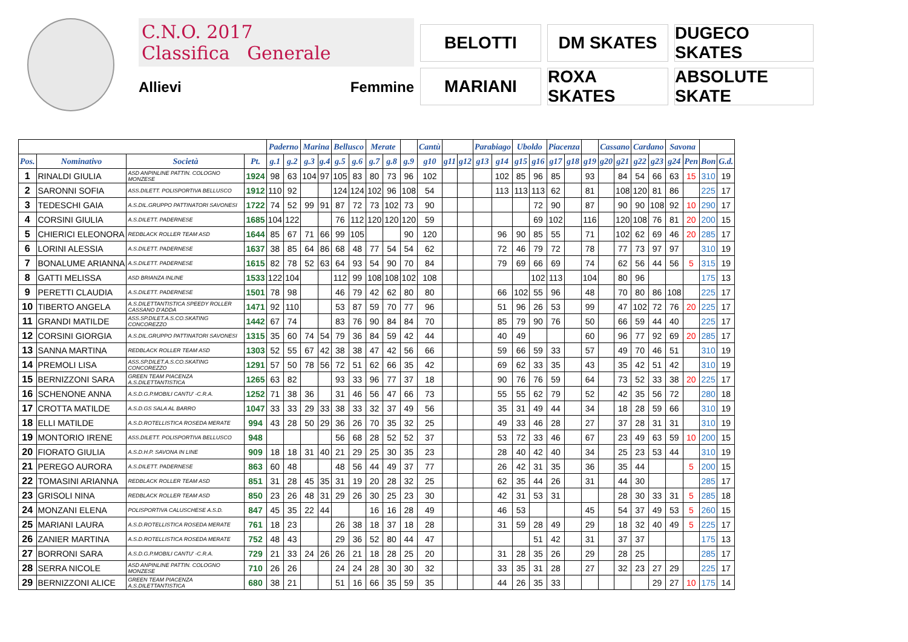C.N.O. 2017
Classifica Generale
Allievi Femmine
BELOTTI
DM SKATES
DUGECO SKATES
MARIANI
ROXA SKATES
ABSOLUTE SKATE
| | | | | Paderno | | Marina | | Bellusco | | Merate | | | Cantù | | | Parabiago | | Uboldo | | Piacenza | | | Cassano | | Cardano | | Savona | | | |
| --- | --- | --- | --- | --- | --- | --- | --- | --- | --- | --- | --- | --- | --- | --- | --- | --- | --- | --- | --- | --- | --- | --- | --- | --- | --- | --- | --- | --- | --- | --- |
| Pos. | Nominativo | Società | Pt. | g.1 | g.2 | g.3 | g.4 | g.5 | g.6 | g.7 | g.8 | g.9 | g10 | g11 | g12 | g13 | g14 | g15 | g16 | g17 | g18 | g19 | g20 | g21 | g22 | g23 | g24 | Pen | Bon | G.d. |
| 1 | RINALDI GIULIA | ASD ANPINLINE PATTIN. COLOGNO MONZESE | 1924 | 98 | 63 | 104 | 97 | 105 | 83 | 80 | 73 | 96 | 102 | | | | 102 | 85 | 96 | 85 | | 93 | | 84 | 54 | 66 | 63 | 15 | 310 | 19 |
| 2 | SARONNI SOFIA | ASS.DILETT. POLISPORTIVA BELLUSCO | 1912 | 110 | 92 | | | 124 | 124 | 102 | 96 | 108 | 54 | | | | 113 | 113 | 113 | 62 | | 81 | | 108 | 120 | 81 | 86 | | 225 | 17 |
| 3 | TEDESCHI GAIA | A.S.DIL.GRUPPO PATTINATORI SAVONESI | 1722 | 74 | 52 | 99 | 91 | 87 | 72 | 73 | 102 | 73 | 90 | | | | | | 72 | 90 | | 87 | | 90 | 90 | 108 | 92 | 10 | 290 | 17 |
| 4 | CORSINI GIULIA | A.S.DILETT. PADERNESE | 1685 | 104 | 122 | | | 76 | 112 | 120 | 120 | 120 | 59 | | | | | | 69 | 102 | | 116 | | 120 | 108 | 76 | 81 | 20 | 200 | 15 |
| 5 | CHIERICI ELEONORA | REDBLACK ROLLER TEAM ASD | 1644 | 85 | 67 | 71 | 66 | 99 | 105 | | | 90 | 120 | | | | 96 | 90 | 85 | 55 | | 71 | | 102 | 62 | 69 | 46 | 20 | 285 | 17 |
| 6 | LORINI ALESSIA | A.S.DILETT. PADERNESE | 1637 | 38 | 85 | 64 | 86 | 68 | 48 | 77 | 54 | 54 | 62 | | | | 72 | 46 | 79 | 72 | | 78 | | 77 | 73 | 97 | 97 | | 310 | 19 |
| 7 | BONALUME ARIANNA | A.S.DILETT. PADERNESE | 1615 | 82 | 78 | 52 | 63 | 64 | 93 | 54 | 90 | 70 | 84 | | | | 79 | 69 | 66 | 69 | | 74 | | 62 | 56 | 44 | 56 | 5 | 315 | 19 |
| 8 | GATTI MELISSA | ASD BRIANZA INLINE | 1533 | 122 | 104 | | | 112 | 99 | 108 | 108 | 102 | 108 | | | | | | 102 | 113 | | 104 | | 80 | 96 | | | | 175 | 13 |
| 9 | PERETTI CLAUDIA | A.S.DILETT. PADERNESE | 1501 | 78 | 98 | | | 46 | 79 | 42 | 62 | 80 | 80 | | | | 66 | 102 | 55 | 96 | | 48 | | 70 | 80 | 86 | 108 | | 225 | 17 |
| 10 | TIBERTO ANGELA | A.S.DILETTANTISTICA SPEEDY ROLLER CASSANO D'ADDA | 1471 | 92 | 110 | | | 53 | 87 | 59 | 70 | 77 | 96 | | | | 51 | 96 | 26 | 53 | | 99 | | 47 | 102 | 72 | 76 | 20 | 225 | 17 |
| 11 | GRANDI MATILDE | ASS.SP.DILET.A.S.CO.SKATING CONCOREZZO | 1442 | 67 | 74 | | | 83 | 76 | 90 | 84 | 84 | 70 | | | | 85 | 79 | 90 | 76 | | 50 | | 66 | 59 | 44 | 40 | | 225 | 17 |
| 12 | CORSINI GIORGIA | A.S.DIL.GRUPPO PATTINATORI SAVONESI | 1315 | 35 | 60 | 74 | 54 | 79 | 36 | 84 | 59 | 42 | 44 | | | | 40 | 49 | | | | 60 | | 96 | 77 | 92 | 69 | 20 | 285 | 17 |
| 13 | SANNA MARTINA | REDBLACK ROLLER TEAM ASD | 1303 | 52 | 55 | 67 | 42 | 38 | 38 | 47 | 42 | 56 | 66 | | | | 59 | 66 | 59 | 33 | | 57 | | 49 | 70 | 46 | 51 | | 310 | 19 |
| 14 | PREMOLI LISA | ASS.SP.DILET.A.S.CO.SKATING CONCOREZZO | 1291 | 57 | 50 | 78 | 56 | 72 | 51 | 62 | 66 | 35 | 42 | | | | 69 | 62 | 33 | 35 | | 43 | | 35 | 42 | 51 | 42 | | 310 | 19 |
| 15 | BERNIZZONI SARA | GREEN TEAM PIACENZA A.S.DILETTANTISTICA | 1265 | 63 | 82 | | | 93 | 33 | 96 | 77 | 37 | 18 | | | | 90 | 76 | 76 | 59 | | 64 | | 73 | 52 | 33 | 38 | 20 | 225 | 17 |
| 16 | SCHENONE ANNA | A.S.D.G.P.MOBILI CANTU' -C.R.A. | 1252 | 71 | 38 | 36 | | 31 | 46 | 56 | 47 | 66 | 73 | | | | 55 | 55 | 62 | 79 | | 52 | | 42 | 35 | 56 | 72 | | 280 | 18 |
| 17 | CROTTA MATILDE | A.S.D.GS SALA AL BARRO | 1047 | 33 | 33 | 29 | 33 | 38 | 33 | 32 | 37 | 49 | 56 | | | | 35 | 31 | 49 | 44 | | 34 | | 18 | 28 | 59 | 66 | | 310 | 19 |
| 18 | ELLI MATILDE | A.S.D.ROTELLISTICA ROSEDA MERATE | 994 | 43 | 28 | 50 | 29 | 36 | 26 | 70 | 35 | 32 | 25 | | | | 49 | 33 | 46 | 28 | | 27 | | 37 | 28 | 31 | 31 | | 310 | 19 |
| 19 | MONTORIO IRENE | ASS.DILETT. POLISPORTIVA BELLUSCO | 948 | | | | | 56 | 68 | 28 | 52 | 52 | 37 | | | | 53 | 72 | 33 | 46 | | 67 | | 23 | 49 | 63 | 59 | 10 | 200 | 15 |
| 20 | FIORATO GIULIA | A.S.D.H.P. SAVONA IN LINE | 909 | 18 | 18 | 31 | 40 | 21 | 29 | 25 | 30 | 35 | 23 | | | | 28 | 40 | 42 | 40 | | 34 | | 25 | 23 | 53 | 44 | | 310 | 19 |
| 21 | PEREGO AURORA | A.S.DILETT. PADERNESE | 863 | 60 | 48 | | | 48 | 56 | 44 | 49 | 37 | 77 | | | | 26 | 42 | 31 | 35 | | 36 | | 35 | 44 | | | 5 | 200 | 15 |
| 22 | TOMASINI ARIANNA | REDBLACK ROLLER TEAM ASD | 851 | 31 | 28 | 45 | 35 | 31 | 19 | 20 | 28 | 32 | 25 | | | | 62 | 35 | 44 | 26 | | 31 | | 44 | 30 | | | | 285 | 17 |
| 23 | GRISOLI NINA | REDBLACK ROLLER TEAM ASD | 850 | 23 | 26 | 48 | 31 | 29 | 26 | 30 | 25 | 23 | 30 | | | | 42 | 31 | 53 | 31 | | | | 28 | 30 | 33 | 31 | 5 | 285 | 18 |
| 24 | MONZANI ELENA | POLISPORTIVA CALUSCHESE A.S.D. | 847 | 45 | 35 | 22 | 44 | | | 16 | 16 | 28 | 49 | | | | 46 | 53 | | | | 45 | | 54 | 37 | 49 | 53 | 5 | 260 | 15 |
| 25 | MARIANI LAURA | A.S.D.ROTELLISTICA ROSEDA MERATE | 761 | 18 | 23 | | | 26 | 38 | 18 | 37 | 18 | 28 | | | | 31 | 59 | 28 | 49 | | 29 | | 18 | 32 | 40 | 49 | 5 | 225 | 17 |
| 26 | ZANIER MARTINA | A.S.D.ROTELLISTICA ROSEDA MERATE | 752 | 48 | 43 | | | 29 | 36 | 52 | 80 | 44 | 47 | | | | | | 51 | 42 | | 31 | | 37 | 37 | | | | 175 | 13 |
| 27 | BORRONI SARA | A.S.D.G.P.MOBILI CANTU' -C.R.A. | 729 | 21 | 33 | 24 | 26 | 26 | 21 | 18 | 28 | 25 | 20 | | | | 31 | 28 | 35 | 26 | | 29 | | 28 | 25 | | | | 285 | 17 |
| 28 | SERRA NICOLE | ASD ANPINLINE PATTIN. COLOGNO MONZESE | 710 | 26 | 26 | | | 24 | 24 | 28 | 30 | 30 | 32 | | | | 33 | 35 | 31 | 28 | | 27 | | 32 | 23 | 27 | 29 | | 225 | 17 |
| 29 | BERNIZZONI ALICE | GREEN TEAM PIACENZA A.S.DILETTANTISTICA | 680 | 38 | 21 | | | 51 | 16 | 66 | 35 | 59 | 35 | | | | 44 | 26 | 35 | 33 | | | | | | 29 | 27 | 10 | 175 | 14 |